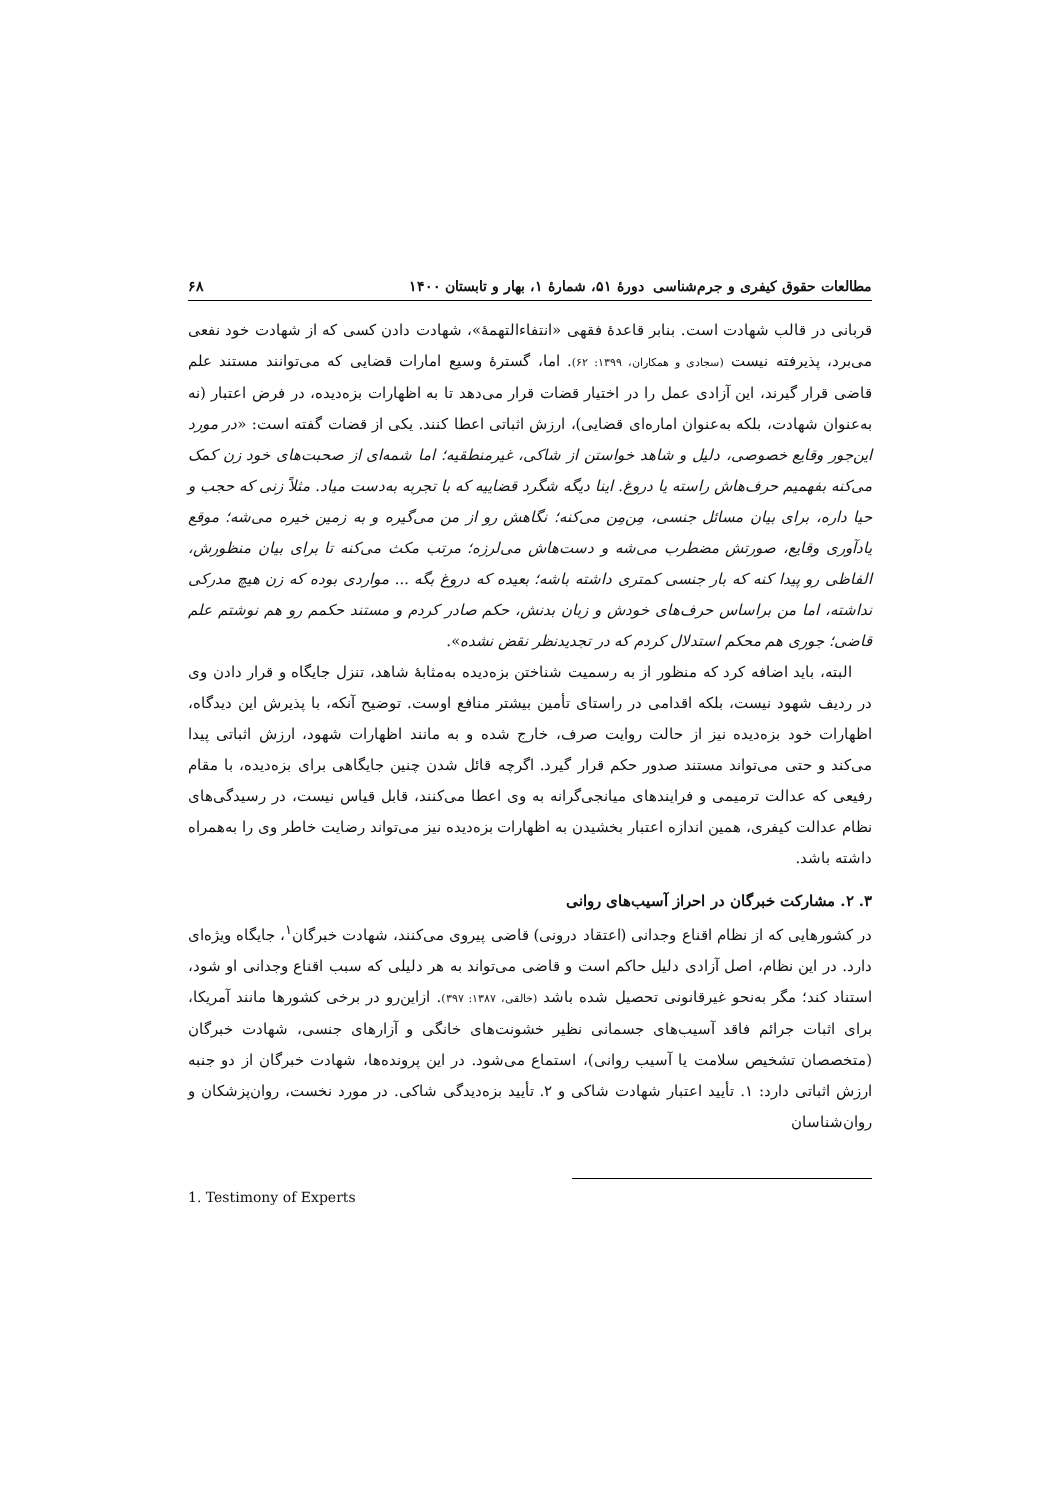مطالعات حقوق کیفری و جرم‌شناسی دورهٔ ۵۱، شمارهٔ ۱، بهار و تابستان ۱۴۰۰ ۶۸
قربانی در قالب شهادت است. بنابر قاعدهٔ فقهی «انتفاءالتهمهٔ»، شهادت دادن کسی که از شهادت خود نفعی می‌برد، پذیرفته نیست (سجادی و همکاران، ۱۳۹۹: ۶۲). اما، گسترهٔ وسیع امارات قضایی که می‌توانند مستند علم قاضی قرار گیرند، این آزادی عمل را در اختیار قضات قرار می‌دهد تا به اظهارات بزه‌دیده، در فرض اعتبار (نه به‌عنوان شهادت، بلکه به‌عنوان اماره‌ای قضایی)، ارزش اثباتی اعطا کنند. یکی از قضات گفته است: «در مورد این‌جور وقایع خصوصی، دلیل و شاهد خواستن از شاکی، غیرمنطقیه؛ اما شمه‌ای از صحبت‌های خود زن کمک می‌کنه بفهمیم حرف‌هاش راسته یا دروغ. اینا دیگه شگرد قضاییه که با تجربه به‌دست میاد. مثلاً زنی که حجب و حیا داره، برای بیان مسائل جنسی، مِن‌مِن می‌کنه؛ نگاهش رو از من می‌گیره و به زمین خیره می‌شه؛ موقع یادآوری وقایع، صورتش مضطرب می‌شه و دست‌هاش می‌لرزه؛ مرتب مکث می‌کنه تا برای بیان منظورش، الفاظی رو پیدا کنه که بار جنسی کمتری داشته باشه؛ بعیده که دروغ بگه ... مواردی بوده که زن هیچ مدرکی نداشته، اما من براساس حرف‌های خودش و زبان بدنش، حکم صادر کردم و مستند حکمم رو هم نوشتم علم قاضی؛ جوری هم محکم استدلال کردم که در تجدیدنظر نقض نشده».
البته، باید اضافه کرد که منظور از به رسمیت شناختن بزه‌دیده به‌مثابهٔ شاهد، تنزل جایگاه و قرار دادن وی در ردیف شهود نیست، بلکه اقدامی در راستای تأمین بیشتر منافع اوست. توضیح آنکه، با پذیرش این دیدگاه، اظهارات خود بزه‌دیده نیز از حالت روایت صرف، خارج شده و به مانند اظهارات شهود، ارزش اثباتی پیدا می‌کند و حتی می‌تواند مستند صدور حکم قرار گیرد. اگرچه قائل شدن چنین جایگاهی برای بزه‌دیده، با مقام رفیعی که عدالت ترمیمی و فرایندهای میانجی‌گرانه به وی اعطا می‌کنند، قابل قیاس نیست، در رسیدگی‌های نظام عدالت کیفری، همین اندازه اعتبار بخشیدن به اظهارات بزه‌دیده نیز می‌تواند رضایت خاطر وی را به‌همراه داشته باشد.
۳. ۲. مشارکت خبرگان در احراز آسیب‌های روانی
در کشورهایی که از نظام اقناع وجدانی (اعتقاد درونی) قاضی پیروی می‌کنند، شهادت خبرگان<sup>۱</sup>، جایگاه ویژه‌ای دارد. در این نظام، اصل آزادی دلیل حاکم است و قاضی می‌تواند به هر دلیلی که سبب اقناع وجدانی او شود، استناد کند؛ مگر به‌نحو غیرقانونی تحصیل شده باشد (خالقی، ۱۳۸۷: ۳۹۷). ازاین‌رو در برخی کشورها مانند آمریکا، برای اثبات جرائم فاقد آسیب‌های جسمانی نظیر خشونت‌های خانگی و آزارهای جنسی، شهادت خبرگان (متخصصان تشخیص سلامت یا آسیب روانی)، استماع می‌شود. در این پرونده‌ها، شهادت خبرگان از دو جنبه ارزش اثباتی دارد: ۱. تأیید اعتبار شهادت شاکی و ۲. تأیید بزه‌دیدگی شاکی. در مورد نخست، روان‌پزشکان و روان‌شناسان
1. Testimony of Experts